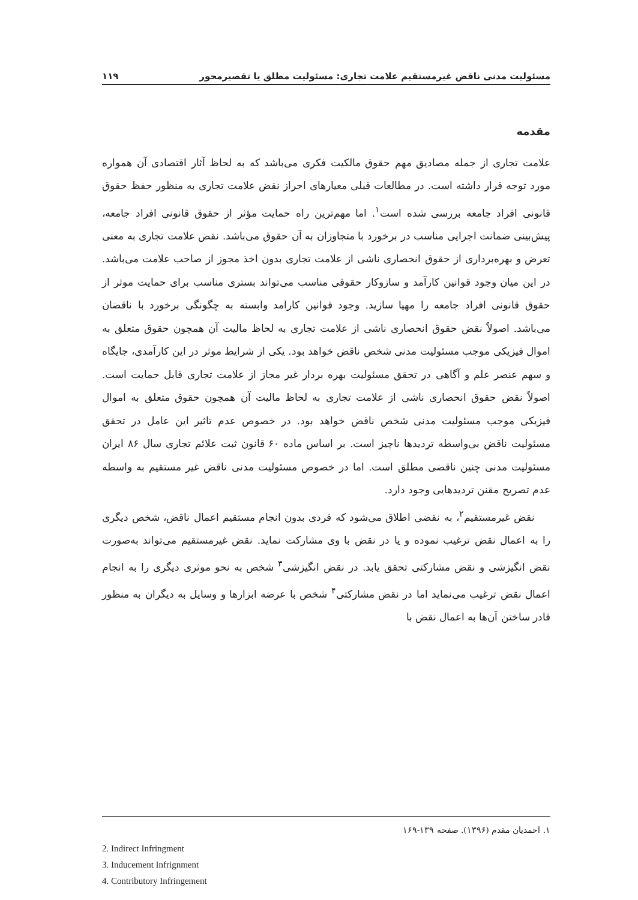مسئولیت مدنی ناقض غیرمستقیم علامت تجاری: مسئولیت مطلق یا تقصیرمحور ۱۱۹
مقدمه
علامت تجاری از جمله مصادیق مهم حقوق مالکیت فکری می‌باشد که به لحاظ آثار اقتصادی آن همواره مورد توجه قرار داشته است. در مطالعات قبلی معیارهای احراز نقض علامت تجاری به منظور حفظ حقوق قانونی افراد جامعه بررسی شده است<sup>۱</sup>. اما مهم‌ترین راه حمایت مؤثر از حقوق قانونی افراد جامعه، پیش‌بینی ضمانت اجرایی مناسب در برخورد با متجاوزان به آن حقوق می‌باشد. نقض علامت تجاری به معنی تعرض و بهره‌برداری از حقوق انحصاری ناشی از علامت تجاری بدون اخذ مجوز از صاحب علامت می‌باشد. در این میان وجود قوانین کارآمد و سازوکار حقوقی مناسب می‌تواند بستری مناسب برای حمایت موثر از حقوق قانونی افراد جامعه را مهیا سازید. وجود قوانین کارامد وابسته به چگونگی برخورد با ناقضان می‌باشد. اصولاً نقض حقوق انحصاری ناشی از علامت تجاری به لحاظ مالیت آن همچون حقوق متعلق به اموال فیزیکی موجب مسئولیت مدنی شخص ناقض خواهد بود. یکی از شرایط موثر در این کارآمدی، جایگاه و سهم عنصر علم و آگاهی در تحقق مسئولیت بهره بردار غیر مجاز از علامت تجاری قابل حمایت است. اصولاً نقض حقوق انحصاری ناشی از علامت تجاری به لحاظ مالیت آن همچون حقوق متعلق به اموال فیزیکی موجب مسئولیت مدنی شخص ناقض خواهد بود. در خصوص عدم تاثیر این عامل در تحقق مسئولیت ناقض بی‌واسطه تردیدها ناچیز است. بر اساس ماده ۶۰ قانون ثبت علائم تجاری سال ۸۶ ایران مسئولیت مدنی چنین ناقضی مطلق است. اما در خصوص مسئولیت مدنی ناقض غیر مستقیم به واسطه عدم تصریح مقنن تردیدهایی وجود دارد.
نقض غیرمستقیم<sup>۲</sup>، به نقضی اطلاق می‌شود که فردی بدون انجام مستقیم اعمال ناقض، شخص دیگری را به اعمال نقض ترغیب نموده و یا در نقض با وی مشارکت نماید. نقض غیرمستقیم می‌تواند به‌صورت نقض انگیزشی و نقض مشارکتی تحقق یابد. در نقض انگیزشی<sup>۳</sup> شخص به نحو موثری دیگری را به انجام اعمال نقض ترغیب می‌نماید اما در نقض مشارکتی<sup>۴</sup> شخص با عرضه ابزارها و وسایل به دیگران به منظور قادر ساختن آن‌ها به اعمال نقض با
۱. احمدیان مقدم (۱۳۹۶). صفحه ۱۳۹-۱۶۹
2. Indirect Infringment
3. Inducement Infrignment
4. Contributory Infringement